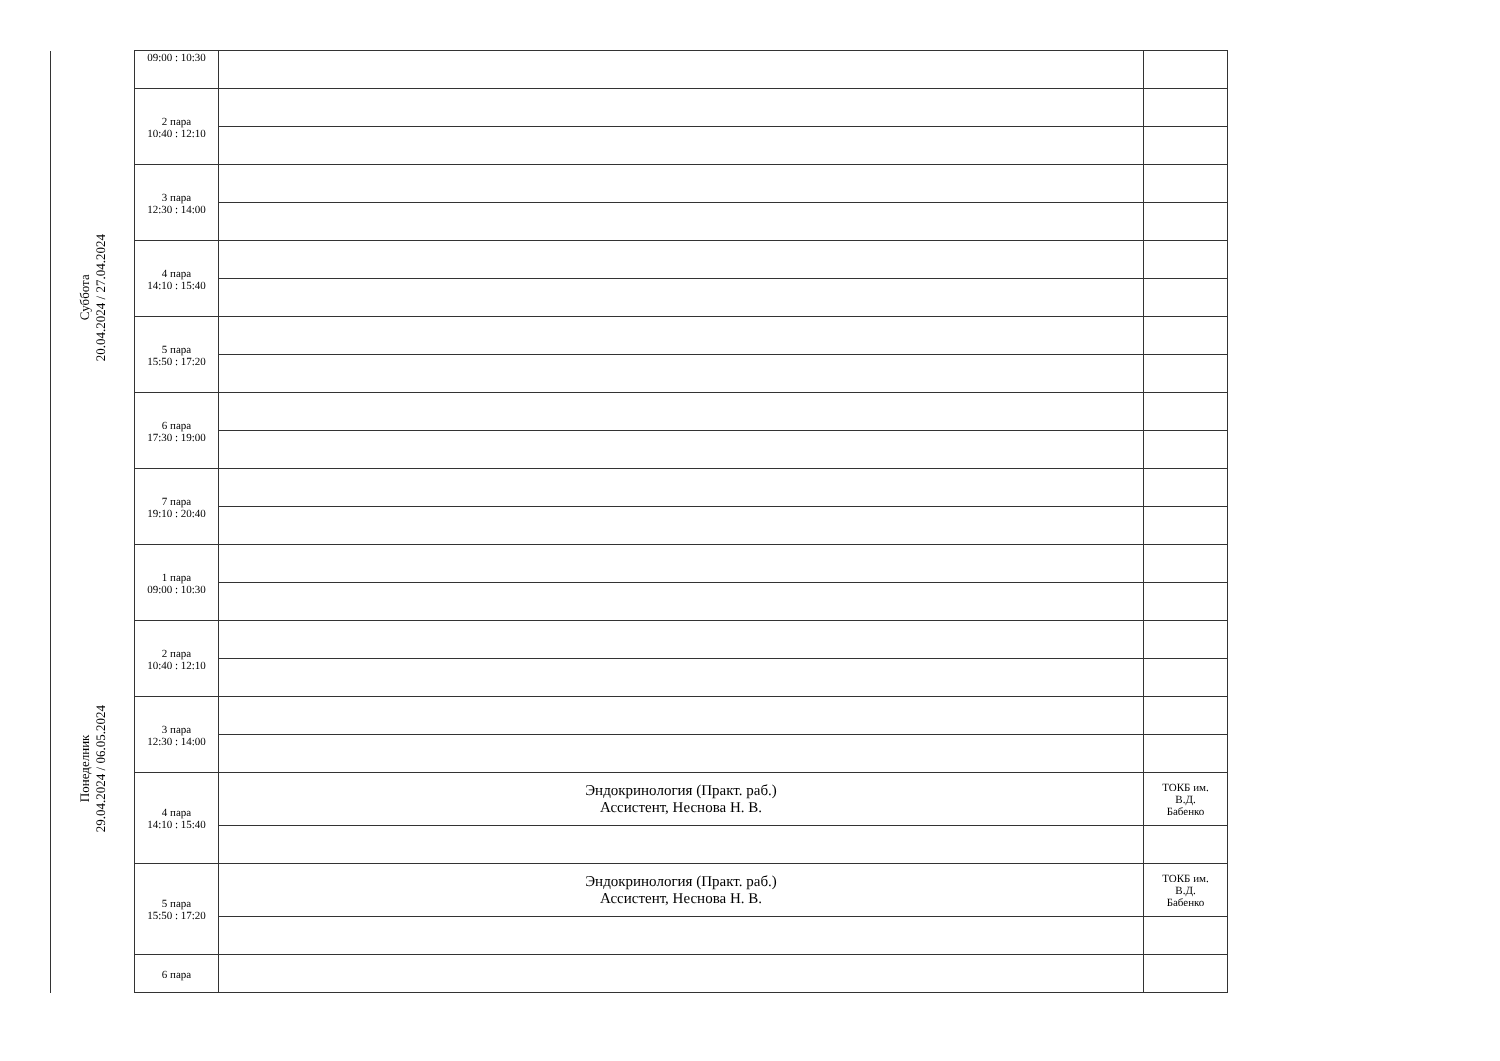| Суббота 20.04.2024 / 27.04.2024 | 09:00 : 10:30 | | |
| | 2 пара 10:40 : 12:10 | | |
| | 3 пара 12:30 : 14:00 | | |
| | 4 пара 14:10 : 15:40 | | |
| | 5 пара 15:50 : 17:20 | | |
| | 6 пара 17:30 : 19:00 | | |
| | 7 пара 19:10 : 20:40 | | |
| Понеделник 29.04.2024 / 06.05.2024 | 1 пара 09:00 : 10:30 | | |
| | 2 пара 10:40 : 12:10 | | |
| | 3 пара 12:30 : 14:00 | | |
| | 4 пара 14:10 : 15:40 | Эндокринология (Практ. раб.) Ассистент, Неснова Н. В. | ТОКБ им. В.Д. Бабенко |
| | 5 пара 15:50 : 17:20 | Эндокринология (Практ. раб.) Ассистент, Неснова Н. В. | ТОКБ им. В.Д. Бабенко |
| | 6 пара | | |